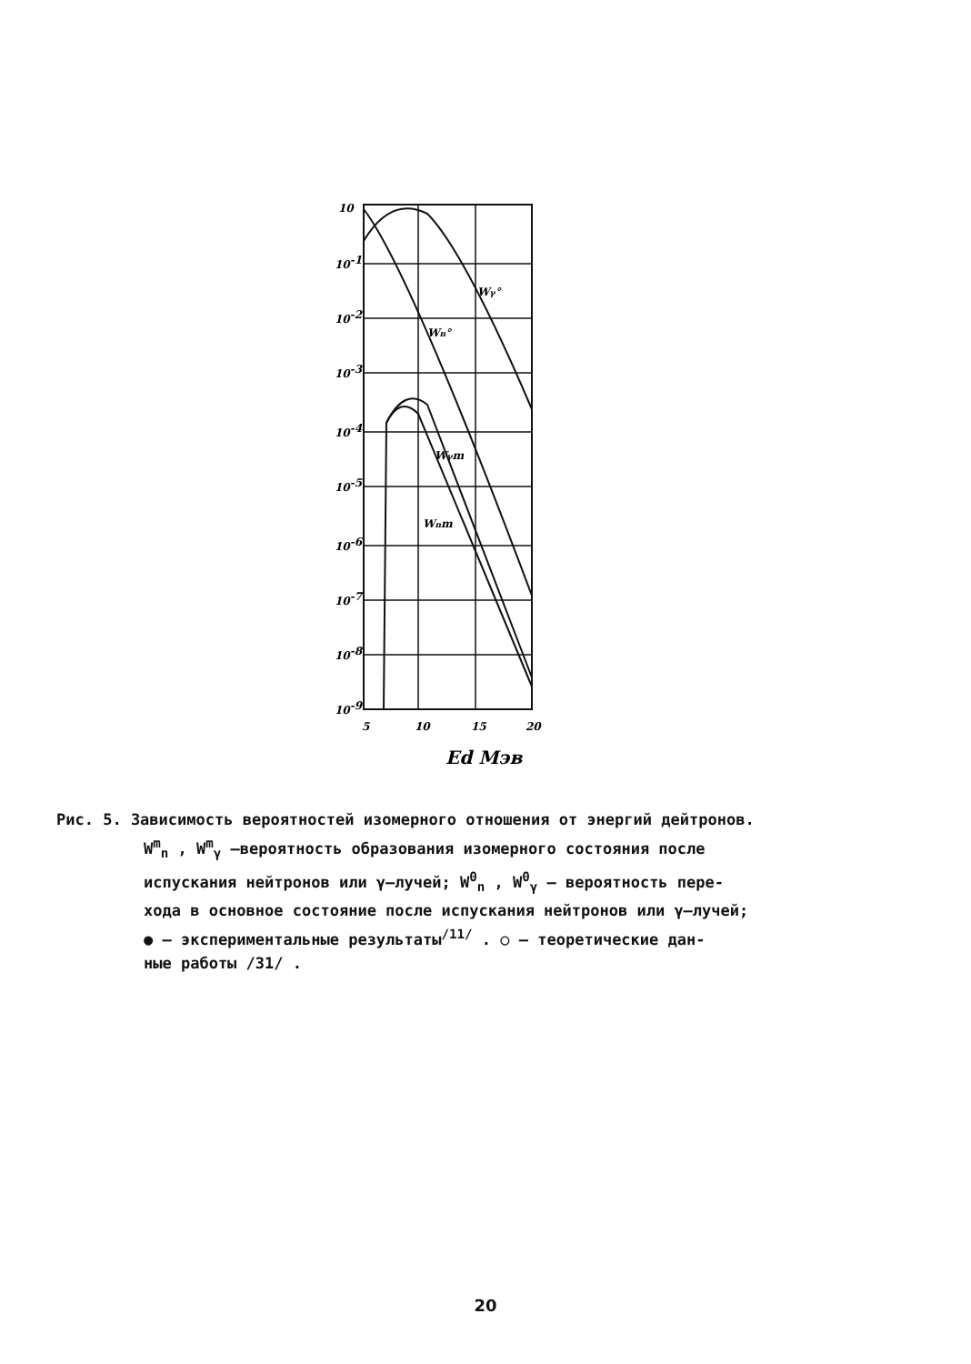10
10-1
10-2
10-3
10-4
10-5
10-6
10-7
10-8
10-9
5
10
15
20
Wγ°
Wn°
Wγm
Wnm
Ed Мэв
Рис. 5. Зависимость вероятностей изомерного отношения от энергий дейтронов.
W<sup>m</sup><sub>n</sub> , W<sup>m</sup><sub>γ</sub> –вероятность образования изомерного состояния после
испускания нейтронов или γ–лучей; W<sup>0</sup><sub>n</sub> , W<sup>0</sup><sub>γ</sub> – вероятность пере-
хода в основное состояние после испускания нейтронов или γ–лучей;
● – экспериментальные результаты<sup>/11/</sup> . ○ – теоретические дан-
ные работы /31/ .
20